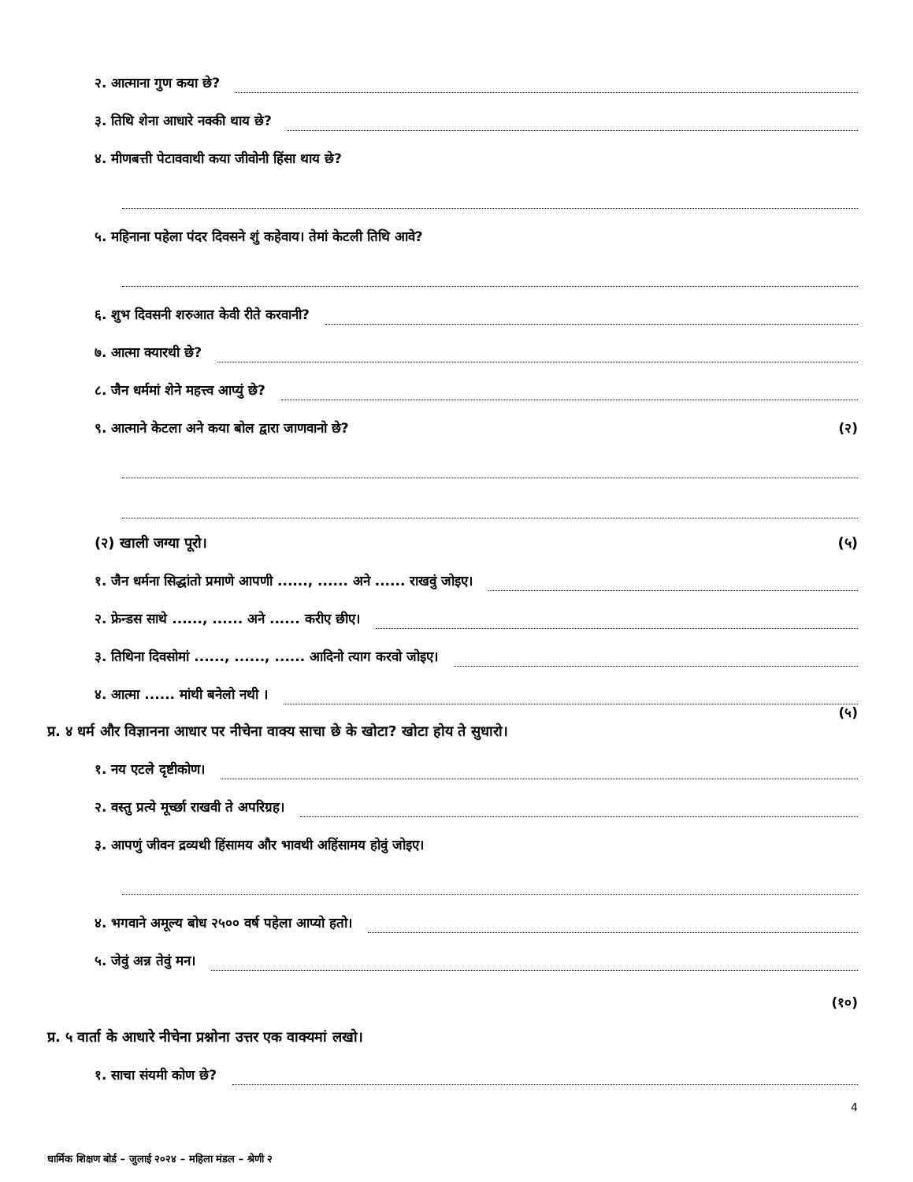२. आत्माना गुण कया छे?
३. तिथि शेना आधारे नक्की थाय छे?
४. मीणबत्ती पेटाववाथी कया जीवोनी हिंसा थाय छे?
५. महिनाना पहेला पंदर दिवसने शुं कहेवाय। तेमां केटली तिथि आवे?
६. शुभ दिवसनी शरुआत केवी रीते करवानी?
७. आत्मा क्यारथी छे?
८. जैन धर्ममां शेने महत्त्व आप्युं छे?
९. आत्माने केटला अने कया बोल द्वारा जाणवानो छे? (२)
(२) खाली जग्या पूरो। (५)
१. जैन धर्मना सिद्धांतो प्रमाणे आपणी ......, ...... अने ...... राखवुं जोइए।
२. फ्रेन्डस साथे ......, ...... अने ...... करीए छीए।
३. तिथिना दिवसोमां ......, ......, ...... आदिनो त्याग करवो जोइए।
४. आत्मा ...... मांथी बनेलो नथी ।
(५)
प्र. ४ धर्म और विज्ञानना आधार पर नीचेना वाक्य साचा छे के खोटा? खोटा होय ते सुधारो।
१. नय एटले दृष्टीकोण।
२. वस्तु प्रत्ये मूर्च्छा राखवी ते अपरिग्रह।
३. आपणुं जीवन द्रव्यथी हिंसामय और भावथी अहिंसामय होवुं जोइए।
४. भगवाने अमूल्य बोध २५०० वर्ष पहेला आप्यो हतो।
५. जेवुं अन्न तेवुं मन।
(१०)
प्र. ५ वार्ता के आधारे नीचेना प्रश्नोना उत्तर एक वाक्यमां लखो।
१. साचा संयमी कोण छे?
4
धार्मिक शिक्षण बोर्ड – जुलाई २०२४ – महिला मंडल – श्रेणी २